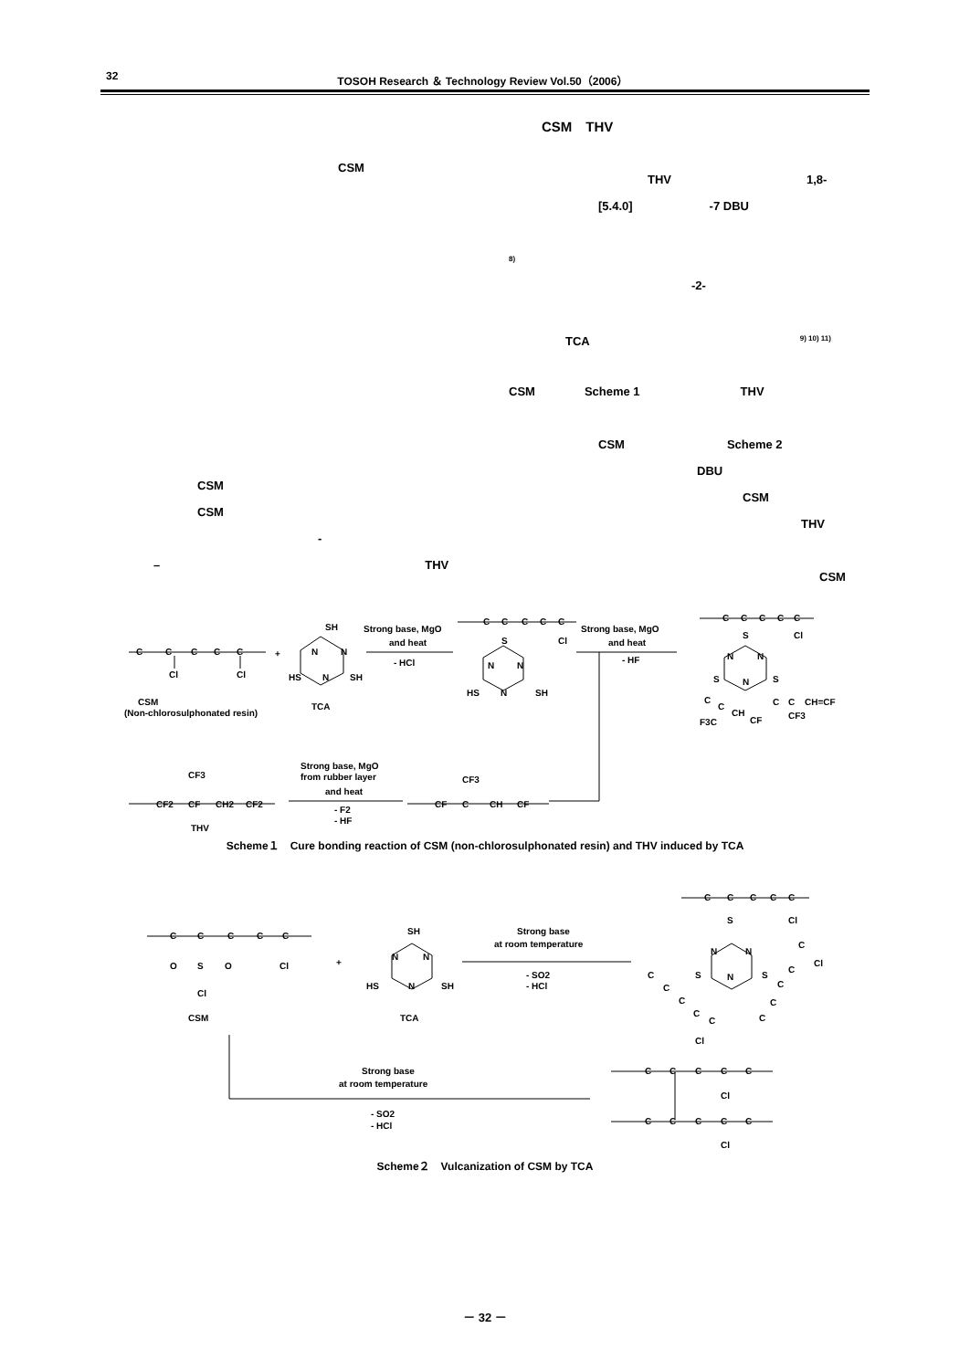32 TOSOH Research ＆ Technology Review Vol.50（2006）
CSM
CSM
CSM
-
– THV
CSM　THV
THV 1,8-
[5.4.0] -7 DBU
<sup>8)</sup>
-2-
TCA<sup>9) 10) 11)</sup>
CSM Scheme 1 THV
CSM Scheme 2
DBU
CSM
THV
CSM
C
C
C
C
C
Cl
Cl
+
SH
N
N
HS
N
SH
Strong base, MgO
and heat
- HCl
C
C
C
C
C
Cl
S
N
N
HS
N
SH
Strong base, MgO
and heat
- HF
C
C
C
C
C
S
Cl
N
N
S
N
S
C
C
CH
CF
F3C
C
C
CH=CF
CF3
CSM
(Non-chlorosulphonated resin)
TCA
CF3
CF2
CF
CH2
CF2
THV
Strong base, MgO
from rubber layer
and heat
- F2
- HF
CF3
CF
C
CH
CF
Scheme１　Cure bonding reaction of CSM (non-chlorosulphonated resin) and THV induced by TCA
C
C
C
C
C
O
S
O
Cl
Cl
+
SH
N
N
HS
N
SH
Strong base
at room temperature
- SO2
- HCl
CSM
TCA
C
C
C
C
C
S
Cl
N
N
S
N
S
C
C
C
C
C
Cl
C
Cl
C
C
C
C
Strong base
at room temperature
- SO2
- HCl
C
C
C
C
C
Cl
C
C
C
C
C
Cl
Scheme２　Vulcanization of CSM by TCA
－ 32 －